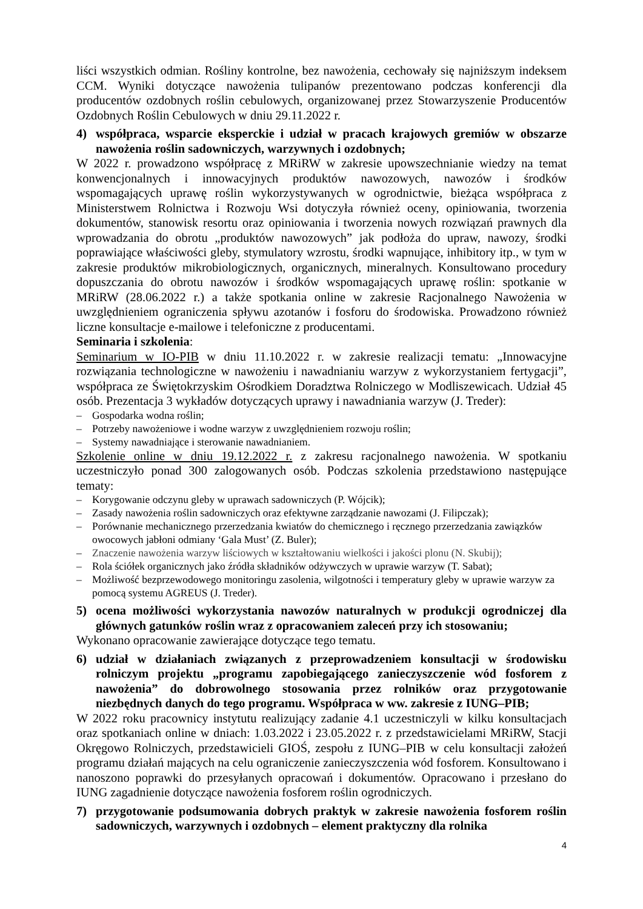liści wszystkich odmian. Rośliny kontrolne, bez nawożenia, cechowały się najniższym indeksem CCM. Wyniki dotyczące nawożenia tulipanów prezentowano podczas konferencji dla producentów ozdobnych roślin cebulowych, organizowanej przez Stowarzyszenie Producentów Ozdobnych Roślin Cebulowych w dniu 29.11.2022 r.
4) współpraca, wsparcie eksperckie i udział w pracach krajowych gremiów w obszarze nawożenia roślin sadowniczych, warzywnych i ozdobnych;
W 2022 r. prowadzono współpracę z MRiRW w zakresie upowszechnianie wiedzy na temat konwencjonalnych i innowacyjnych produktów nawozowych, nawozów i środków wspomagających uprawę roślin wykorzystywanych w ogrodnictwie, bieżąca współpraca z Ministerstwem Rolnictwa i Rozwoju Wsi dotyczyła również oceny, opiniowania, tworzenia dokumentów, stanowisk resortu oraz opiniowania i tworzenia nowych rozwiązań prawnych dla wprowadzania do obrotu „produktów nawozowych” jak podłoża do upraw, nawozy, środki poprawiające właściwości gleby, stymulatory wzrostu, środki wapnujące, inhibitory itp., w tym w zakresie produktów mikrobiologicznych, organicznych, mineralnych. Konsultowano procedury dopuszczania do obrotu nawozów i środków wspomagających uprawę roślin: spotkanie w MRiRW (28.06.2022 r.) a także spotkania online w zakresie Racjonalnego Nawożenia w uwzględnieniem ograniczenia spływu azotanów i fosforu do środowiska. Prowadzono również liczne konsultacje e-mailowe i telefoniczne z producentami.
Seminaria i szkolenia:
Seminarium w IO-PIB w dniu 11.10.2022 r. w zakresie realizacji tematu: „Innowacyjne rozwiązania technologiczne w nawożeniu i nawadnianiu warzyw z wykorzystaniem fertygacji”, współpraca ze Świętokrzyskim Ośrodkiem Doradztwa Rolniczego w Modliszewicach. Udział 45 osób. Prezentacja 3 wykładów dotyczących uprawy i nawadniania warzyw (J. Treder):
– Gospodarka wodna roślin;
– Potrzeby nawożeniowe i wodne warzyw z uwzględnieniem rozwoju roślin;
– Systemy nawadniające i sterowanie nawadnianiem.
Szkolenie online w dniu 19.12.2022 r. z zakresu racjonalnego nawożenia. W spotkaniu uczestniczyło ponad 300 zalogowanych osób. Podczas szkolenia przedstawiono następujące tematy:
– Korygowanie odczynu gleby w uprawach sadowniczych (P. Wójcik);
– Zasady nawożenia roślin sadowniczych oraz efektywne zarządzanie nawozami (J. Filipczak);
– Porównanie mechanicznego przerzedzania kwiatów do chemicznego i ręcznego przerzedzania zawiązków owocowych jabłoni odmiany ‘Gala Must’ (Z. Buler);
– Znaczenie nawożenia warzyw liściowych w kształtowaniu wielkości i jakości plonu (N. Skubij);
– Rola ściółek organicznych jako źródła składników odżywczych w uprawie warzyw (T. Sabat);
– Możliwość bezprzewodowego monitoringu zasolenia, wilgotności i temperatury gleby w uprawie warzyw za pomocą systemu AGREUS (J. Treder).
5) ocena możliwości wykorzystania nawozów naturalnych w produkcji ogrodniczej dla głównych gatunków roślin wraz z opracowaniem zaleceń przy ich stosowaniu;
Wykonano opracowanie zawierające dotyczące tego tematu.
6) udział w działaniach związanych z przeprowadzeniem konsultacji w środowisku rolniczym projektu „programu zapobiegającego zanieczyszczenie wód fosforem z nawożenia” do dobrowolnego stosowania przez rolników oraz przygotowanie niezbędnych danych do tego programu. Współpraca w ww. zakresie z IUNG–PIB;
W 2022 roku pracownicy instytutu realizujący zadanie 4.1 uczestniczyli w kilku konsultacjach oraz spotkaniach online w dniach: 1.03.2022 i 23.05.2022 r. z przedstawicielami MRiRW, Stacji Okręgowo Rolniczych, przedstawicieli GIOŚ, zespołu z IUNG–PIB w celu konsultacji założeń programu działań mających na celu ograniczenie zanieczyszczenia wód fosforem. Konsultowano i nanoszono poprawki do przesyłanych opracowań i dokumentów. Opracowano i przesłano do IUNG zagadnienie dotyczące nawożenia fosforem roślin ogrodniczych.
7) przygotowanie podsumowania dobrych praktyk w zakresie nawożenia fosforem roślin sadowniczych, warzywnych i ozdobnych – element praktyczny dla rolnika
4